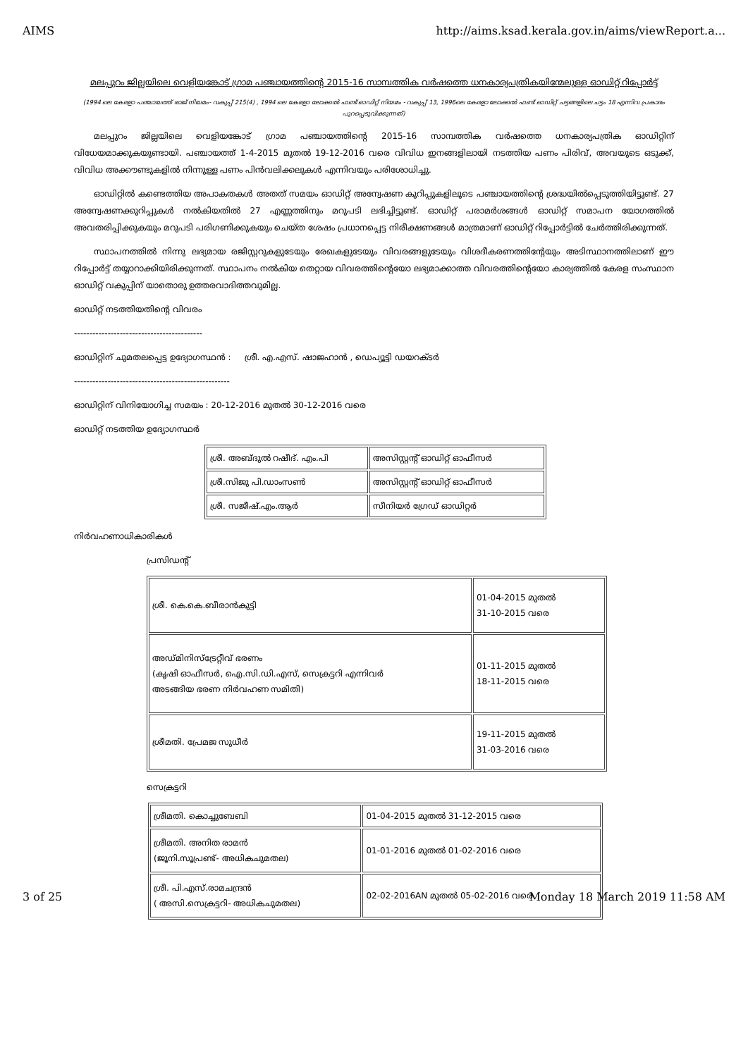AIMS http://aims.ksad.kerala.gov.in/aims/viewReport.a...
മലപ്പുറം ജില്ലയിലെ വെളിയങ്കോട് ഗ്രാമ പഞ്ചായത്തിന്റെ 2015-16 സാമ്പത്തിക വർഷത്തെ ധനകാര്യപത്രികയിന്മേലുള്ള ഓഡിറ്റ് റിപ്പോർട്ട്
(1994 ലെ കേരളാ പഞ്ചായത്ത് രാജ് നിയമം- വകുപ്പ് 215(4) , 1994 ലെ കേരളാ ലോക്കൽ ഫണ്ട് ഓഡിറ്റ് നിയമം - വകുപ്പ് 13, 1996ലെ കേരളാ ലോക്കൽ ഫണ്ട് ഓഡിറ്റ് ചട്ടങ്ങളിലെ ചട്ടം 18 എന്നിവ പ്രകാരം പുറപ്പെടുവിക്കുന്നത്)
മലപ്പുറം ജില്ലയിലെ വെളിയങ്കോട് ഗ്രാമ പഞ്ചായത്തിന്റെ 2015-16 സാമ്പത്തിക വർഷത്തെ ധനകാര്യപത്രിക ഓഡിറ്റിന് വിധേയമാക്കുകയുണ്ടായി. പഞ്ചായത്ത് 1-4-2015 മുതൽ 19-12-2016 വരെ വിവിധ ഇനങ്ങളിലായി നടത്തിയ പണം പിരിവ്, അവയുടെ ഒടുക്ക്, വിവിധ അക്കൗണ്ടുകളിൽ നിന്നുള്ള പണം പിൻവലിക്കലുകൾ എന്നിവയും പരിശോധിച്ചു.
ഓഡിറ്റിൽ കണ്ടെത്തിയ അപാകതകൾ അതത് സമയം ഓഡിറ്റ് അന്വേഷണ കുറിപ്പുകളിലൂടെ പഞ്ചായത്തിന്റെ ശ്രദ്ധയിൽപ്പെടുത്തിയിട്ടുണ്ട്. 27 അന്വേഷണക്കുറിപ്പുകൾ നൽകിയതിൽ 27 എണ്ണത്തിനും മറുപടി ലഭിച്ചിട്ടുണ്ട്. ഓഡിറ്റ് പരാമർശങ്ങൾ ഓഡിറ്റ് സമാപന യോഗത്തിൽ അവതരിപ്പിക്കുകയും മറുപടി പരിഗണിക്കുകയും ചെയ്ത ശേഷം പ്രധാനപ്പെട്ട നിരീക്ഷണങ്ങൾ മാത്രമാണ് ഓഡിറ്റ് റിപ്പോർട്ടിൽ ചേർത്തിരിക്കുന്നത്.
സ്ഥാപനത്തിൽ നിന്നു ലഭ്യമായ രജിസ്റ്ററുകളുടേയും രേഖകളുടേയും വിവരങ്ങളുടേയും വിശദീകരണത്തിന്റേയും അടിസ്ഥാനത്തിലാണ് ഈ റിപ്പോർട്ട് തയ്യാറാക്കിയിരിക്കുന്നത്. സ്ഥാപനം നൽകിയ തെറ്റായ വിവരത്തിന്റെയോ ലഭ്യമാക്കാത്ത വിവരത്തിന്റെയോ കാര്യത്തിൽ കേരള സംസ്ഥാന ഓഡിറ്റ് വകുപ്പിന് യാതൊരു ഉത്തരവാദിത്തവുമില്ല.
ഓഡിറ്റ് നടത്തിയതിന്റെ വിവരം
------------------------------------------
ഓഡിറ്റിന് ചുമതലപ്പെട്ട ഉദ്യോഗസ്ഥൻ : ശ്രീ. എ.എസ്. ഷാജഹാൻ , ഡെപ്യൂട്ടി ഡയറക്ടർ
---------------------------------------------------
ഓഡിറ്റിന് വിനിയോഗിച്ച സമയം : 20-12-2016 മുതൽ 30-12-2016 വരെ
ഓഡിറ്റ് നടത്തിയ ഉദ്യോഗസ്ഥർ
| ശ്രീ. അബ്ദുൽ റഷീദ്. എം.പി | അസിസ്റ്റന്റ് ഓഡിറ്റ് ഓഫീസർ |
| ശ്രീ.സിജു പി.ഡാംസൺ | അസിസ്റ്റന്റ് ഓഡിറ്റ് ഓഫീസർ |
| ശ്രീ. സജീഷ്.എം.ആർ | സീനിയർ ഗ്രേഡ് ഓഡിറ്റർ |
നിർവഹണാധികാരികൾ
പ്രസിഡന്റ്
| ശ്രീ. കെ.കെ.ബീരാൻകുട്ടി | 01-04-2015 മുതൽ 31-10-2015 വരെ |
| അഡ്മിനിസ്ട്രേറ്റീവ് ഭരണം (കൃഷി ഓഫീസർ, ഐ.സി.ഡി.എസ്, സെക്രട്ടറി എന്നിവർ അടങ്ങിയ ഭരണ നിർവഹണ സമിതി) | 01-11-2015 മുതൽ 18-11-2015 വരെ |
| ശ്രീമതി. പ്രേമജ സുധീർ | 19-11-2015 മുതൽ 31-03-2016 വരെ |
സെക്രട്ടറി
| ശ്രീമതി. കൊച്ചുബേബി | 01-04-2015 മുതൽ 31-12-2015 വരെ |
| ശ്രീമതി. അനിത രാമൻ (ജൂനി.സൂപ്രണ്ട്- അധികചുമതല) | 01-01-2016 മുതൽ 01-02-2016 വരെ |
| ശ്രീ. പി.എസ്.രാമചന്ദ്രൻ ( അസി.സെക്രട്ടറി- അധികചുമതല) | 02-02-2016AN മുതൽ 05-02-2016 വരെ |
3 of 25 Monday 18 March 2019 11:58 AM